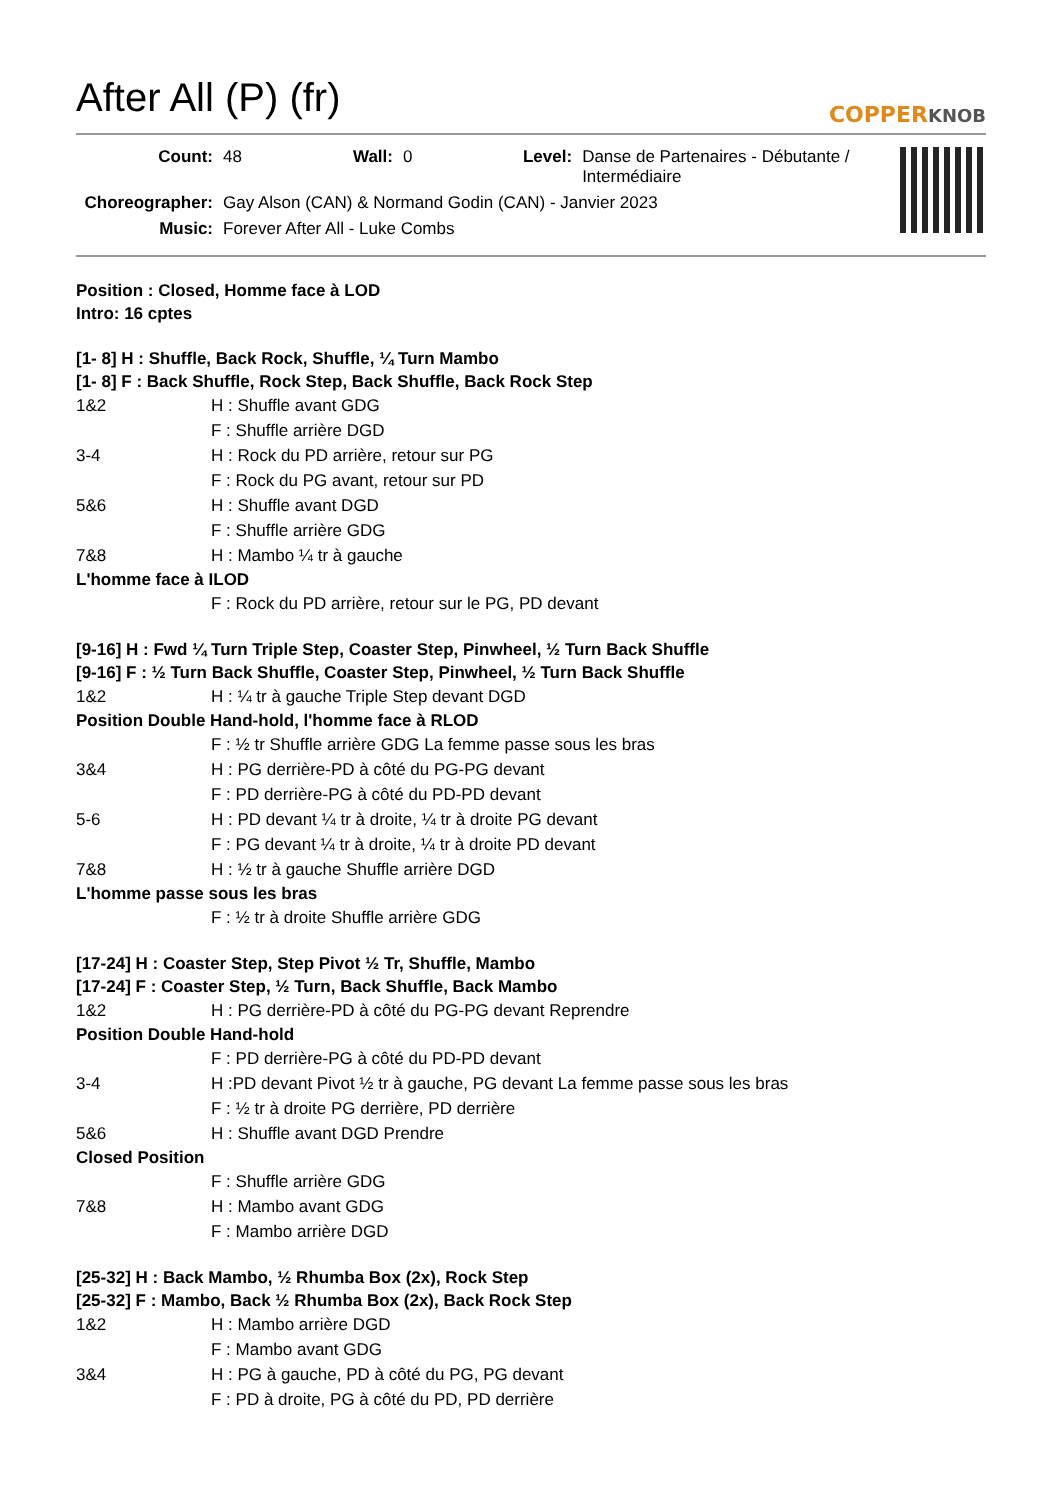After All (P) (fr)
COPPERKNOB
Count: 48 Wall: 0 Level: Danse de Partenaires - Débutante / Intermédiaire
Choreographer: Gay Alson (CAN) & Normand Godin (CAN) - Janvier 2023
Music: Forever After All - Luke Combs
Position : Closed, Homme face à LOD
Intro: 16 cptes
[1- 8] H : Shuffle, Back Rock, Shuffle, ¼ Turn Mambo
[1- 8] F : Back Shuffle, Rock Step, Back Shuffle, Back Rock Step
1&2 H : Shuffle avant GDG
F : Shuffle arrière DGD
3-4 H : Rock du PD arrière, retour sur PG
F : Rock du PG avant, retour sur PD
5&6 H : Shuffle avant DGD
F : Shuffle arrière GDG
7&8 H : Mambo ¼ tr à gauche
L'homme face à ILOD
F : Rock du PD arrière, retour sur le PG, PD devant
[9-16] H : Fwd ¼ Turn Triple Step, Coaster Step, Pinwheel, ½ Turn Back Shuffle
[9-16] F : ½ Turn Back Shuffle, Coaster Step, Pinwheel, ½ Turn Back Shuffle
1&2 H : ¼ tr à gauche Triple Step devant DGD
Position Double Hand-hold, l'homme face à RLOD
F : ½ tr Shuffle arrière GDG La femme passe sous les bras
3&4 H : PG derrière-PD à côté du PG-PG devant
F : PD derrière-PG à côté du PD-PD devant
5-6 H : PD devant ¼ tr à droite, ¼ tr à droite PG devant
F : PG devant ¼ tr à droite, ¼ tr à droite PD devant
7&8 H : ½ tr à gauche Shuffle arrière DGD
L'homme passe sous les bras
F : ½ tr à droite Shuffle arrière GDG
[17-24] H : Coaster Step, Step Pivot ½ Tr, Shuffle, Mambo
[17-24] F : Coaster Step, ½ Turn, Back Shuffle, Back Mambo
1&2 H : PG derrière-PD à côté du PG-PG devant Reprendre
Position Double Hand-hold
F : PD derrière-PG à côté du PD-PD devant
3-4 H :PD devant Pivot ½ tr à gauche, PG devant La femme passe sous les bras
F : ½ tr à droite PG derrière, PD derrière
5&6 H : Shuffle avant DGD Prendre
Closed Position
F : Shuffle arrière GDG
7&8 H : Mambo avant GDG
F : Mambo arrière DGD
[25-32] H : Back Mambo, ½ Rhumba Box (2x), Rock Step
[25-32] F : Mambo, Back ½ Rhumba Box (2x), Back Rock Step
1&2 H : Mambo arrière DGD
F : Mambo avant GDG
3&4 H : PG à gauche, PD à côté du PG, PG devant
F : PD à droite, PG à côté du PD, PD derrière